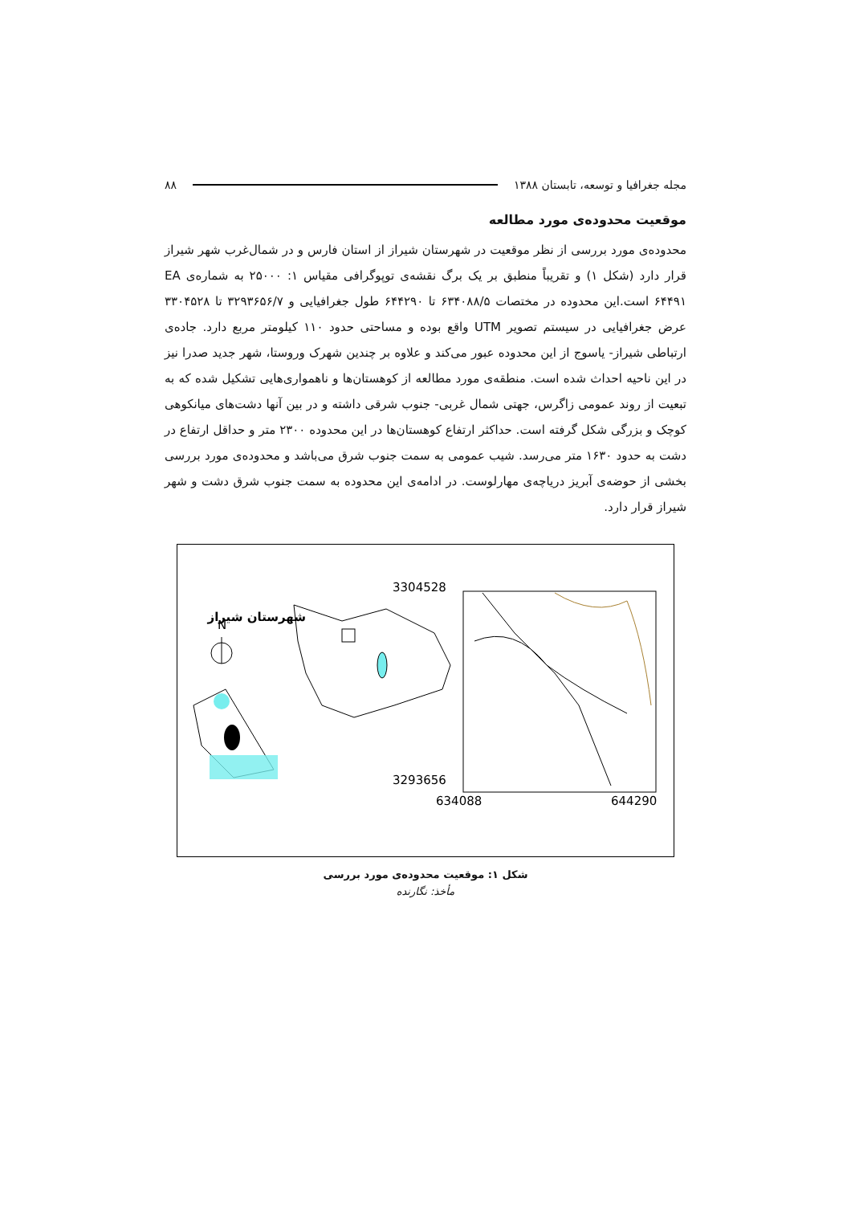مجله جغرافیا و توسعه، تابستان ۱۳۸۸ ۸۸
موقعیت محدوده‌ی مورد مطالعه
محدوده‌ی مورد بررسی از نظر موقعیت در شهرستان شیراز از استان فارس و در شمال‌غرب شهر شیراز قرار دارد (شکل ۱) و تقریباً منطبق بر یک برگ نقشه‌ی توپوگرافی مقیاس ۱: ۲۵۰۰۰ به شماره‌ی EA ۶۴۴۹۱ است.این محدوده در مختصات ۶۳۴۰۸۸/۵ تا ۶۴۴۲۹۰ طول جغرافیایی و ۳۲۹۳۶۵۶/۷ تا ۳۳۰۴۵۲۸ عرض جغرافیایی در سیستم تصویر UTM واقع بوده و مساحتی حدود ۱۱۰ کیلومتر مربع دارد. جاده‌ی ارتباطی شیراز- یاسوج از این محدوده عبور می‌کند و علاوه بر چندین شهرک وروستا، شهر جدید صدرا نیز در این ناحیه احداث شده است. منطقه‌ی مورد مطالعه از کوهستان‌ها و ناهمواری‌هایی تشکیل شده که به تبعیت از روند عمومی زاگرس، جهتی شمال غربی- جنوب شرقی داشته و در بین آنها دشت‌های میانکوهی کوچک و بزرگی شکل گرفته است. حداکثر ارتفاع کوهستان‌ها در این محدوده ۲۳۰۰ متر و حداقل ارتفاع در دشت به حدود ۱۶۳۰ متر می‌رسد. شیب عمومی به سمت جنوب شرق می‌باشد و محدوده‌ی مورد بررسی بخشی از حوضه‌ی آبریز دریاچه‌ی مهارلوست. در ادامه‌ی این محدوده به سمت جنوب شرق دشت و شهر شیراز قرار دارد.
N
شهرستان شیراز
3304528
3293656
634088
644290
شکل ۱: موقعیت محدوده‌ی مورد بررسی
مأخذ: نگارنده